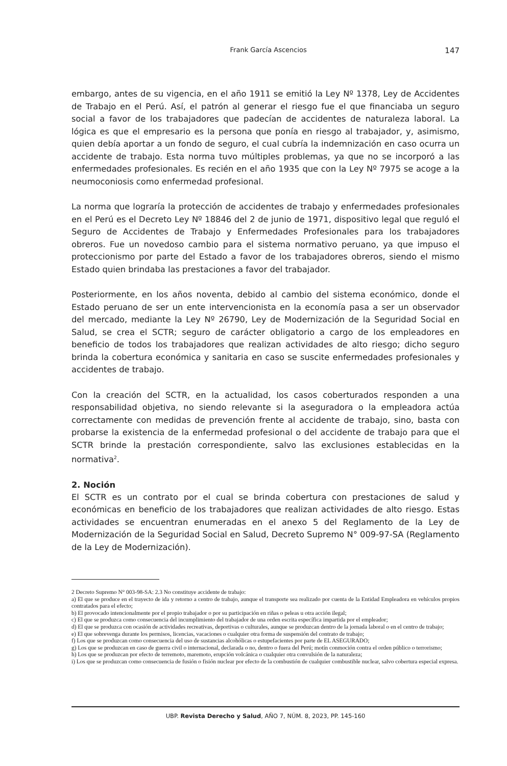Frank García Ascencios 147
embargo, antes de su vigencia, en el año 1911 se emitió la Ley Nº 1378, Ley de Accidentes de Trabajo en el Perú. Así, el patrón al generar el riesgo fue el que financiaba un seguro social a favor de los trabajadores que padecían de accidentes de naturaleza laboral. La lógica es que el empresario es la persona que ponía en riesgo al trabajador, y, asimismo, quien debía aportar a un fondo de seguro, el cual cubría la indemnización en caso ocurra un accidente de trabajo. Esta norma tuvo múltiples problemas, ya que no se incorporó a las enfermedades profesionales. Es recién en el año 1935 que con la Ley Nº 7975 se acoge a la neumoconiosis como enfermedad profesional.
La norma que lograría la protección de accidentes de trabajo y enfermedades profesionales en el Perú es el Decreto Ley Nº 18846 del 2 de junio de 1971, dispositivo legal que reguló el Seguro de Accidentes de Trabajo y Enfermedades Profesionales para los trabajadores obreros. Fue un novedoso cambio para el sistema normativo peruano, ya que impuso el proteccionismo por parte del Estado a favor de los trabajadores obreros, siendo el mismo Estado quien brindaba las prestaciones a favor del trabajador.
Posteriormente, en los años noventa, debido al cambio del sistema económico, donde el Estado peruano de ser un ente intervencionista en la economía pasa a ser un observador del mercado, mediante la Ley Nº 26790, Ley de Modernización de la Seguridad Social en Salud, se crea el SCTR; seguro de carácter obligatorio a cargo de los empleadores en beneficio de todos los trabajadores que realizan actividades de alto riesgo; dicho seguro brinda la cobertura económica y sanitaria en caso se suscite enfermedades profesionales y accidentes de trabajo.
Con la creación del SCTR, en la actualidad, los casos coberturados responden a una responsabilidad objetiva, no siendo relevante si la aseguradora o la empleadora actúa correctamente con medidas de prevención frente al accidente de trabajo, sino, basta con probarse la existencia de la enfermedad profesional o del accidente de trabajo para que el SCTR brinde la prestación correspondiente, salvo las exclusiones establecidas en la normativa<sup>2</sup>.
2. Noción
El SCTR es un contrato por el cual se brinda cobertura con prestaciones de salud y económicas en beneficio de los trabajadores que realizan actividades de alto riesgo. Estas actividades se encuentran enumeradas en el anexo 5 del Reglamento de la Ley de Modernización de la Seguridad Social en Salud, Decreto Supremo N° 009-97-SA (Reglamento de la Ley de Modernización).
2 Decreto Supremo N° 003-98-SA: 2.3 No constituye accidente de trabajo:
a) El que se produce en el trayecto de ida y retorno a centro de trabajo, aunque el transporte sea realizado por cuenta de la Entidad Empleadora en vehículos propios contratados para el efecto;
b) El provocado intencionalmente por el propio trabajador o por su participación en riñas o peleas u otra acción ilegal;
c) El que se produzca como consecuencia del incumplimiento del trabajador de una orden escrita específica impartida por el empleador;
d) El que se produzca con ocasión de actividades recreativas, deportivas o culturales, aunque se produzcan dentro de la jornada laboral o en el centro de trabajo;
e) El que sobrevenga durante los permisos, licencias, vacaciones o cualquier otra forma de suspensión del contrato de trabajo;
f) Los que se produzcan como consecuencia del uso de sustancias alcohólicas o estupefacientes por parte de EL ASEGURADO;
g) Los que se produzcan en caso de guerra civil o internacional, declarada o no, dentro o fuera del Perú; motín conmoción contra el orden público o terrorismo;
h) Los que se produzcan por efecto de terremoto, maremoto, erupción volcánica o cualquier otra convulsión de la naturaleza;
i) Los que se produzcan como consecuencia de fusión o fisión nuclear por efecto de la combustión de cualquier combustible nuclear, salvo cobertura especial expresa.
UBP. Revista Derecho y Salud, AÑO 7, NÚM. 8, 2023, PP. 145-160